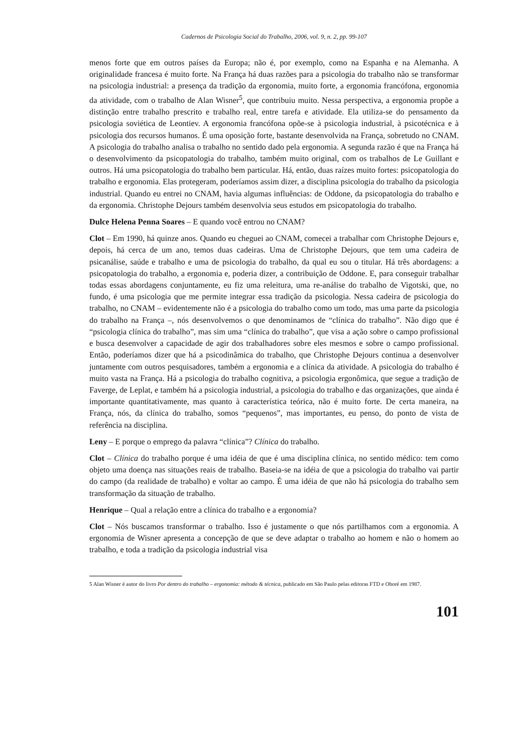Cadernos de Psicologia Social do Trabalho, 2006, vol. 9, n. 2, pp. 99-107
menos forte que em outros países da Europa; não é, por exemplo, como na Espanha e na Alemanha. A originalidade francesa é muito forte. Na França há duas razões para a psicologia do trabalho não se transformar na psicologia industrial: a presença da tradição da ergonomia, muito forte, a ergonomia francófona, ergonomia da atividade, com o trabalho de Alan Wisner<sup>5</sup>, que contribuiu muito. Nessa perspectiva, a ergonomia propõe a distinção entre trabalho prescrito e trabalho real, entre tarefa e atividade. Ela utiliza-se do pensamento da psicologia soviética de Leontiev. A ergonomia francófona opõe-se à psicologia industrial, à psicotécnica e à psicologia dos recursos humanos. É uma oposição forte, bastante desenvolvida na França, sobretudo no CNAM. A psicologia do trabalho analisa o trabalho no sentido dado pela ergonomia. A segunda razão é que na França há o desenvolvimento da psicopatologia do trabalho, também muito original, com os trabalhos de Le Guillant e outros. Há uma psicopatologia do trabalho bem particular. Há, então, duas raízes muito fortes: psicopatologia do trabalho e ergonomia. Elas protegeram, poderíamos assim dizer, a disciplina psicologia do trabalho da psicologia industrial. Quando eu entrei no CNAM, havia algumas influências: de Oddone, da psicopatologia do trabalho e da ergonomia. Christophe Dejours também desenvolvia seus estudos em psicopatologia do trabalho.
Dulce Helena Penna Soares – E quando você entrou no CNAM?
Clot – Em 1990, há quinze anos. Quando eu cheguei ao CNAM, comecei a trabalhar com Christophe Dejours e, depois, há cerca de um ano, temos duas cadeiras. Uma de Christophe Dejours, que tem uma cadeira de psicanálise, saúde e trabalho e uma de psicologia do trabalho, da qual eu sou o titular. Há três abordagens: a psicopatologia do trabalho, a ergonomia e, poderia dizer, a contribuição de Oddone. E, para conseguir trabalhar todas essas abordagens conjuntamente, eu fiz uma releitura, uma re-análise do trabalho de Vigotski, que, no fundo, é uma psicologia que me permite integrar essa tradição da psicologia. Nessa cadeira de psicologia do trabalho, no CNAM – evidentemente não é a psicologia do trabalho como um todo, mas uma parte da psicologia do trabalho na França –, nós desenvolvemos o que denominamos de “clínica do trabalho”. Não digo que é “psicologia clínica do trabalho”, mas sim uma “clínica do trabalho”, que visa a ação sobre o campo profissional e busca desenvolver a capacidade de agir dos trabalhadores sobre eles mesmos e sobre o campo profissional. Então, poderíamos dizer que há a psicodinâmica do trabalho, que Christophe Dejours continua a desenvolver juntamente com outros pesquisadores, também a ergonomia e a clínica da atividade. A psicologia do trabalho é muito vasta na França. Há a psicologia do trabalho cognitiva, a psicologia ergonômica, que segue a tradição de Faverge, de Leplat, e também há a psicologia industrial, a psicologia do trabalho e das organizações, que ainda é importante quantitativamente, mas quanto à característica teórica, não é muito forte. De certa maneira, na França, nós, da clínica do trabalho, somos “pequenos”, mas importantes, eu penso, do ponto de vista de referência na disciplina.
Leny – E porque o emprego da palavra “clínica”? Clínica do trabalho.
Clot – Clínica do trabalho porque é uma idéia de que é uma disciplina clínica, no sentido médico: tem como objeto uma doença nas situações reais de trabalho. Baseia-se na idéia de que a psicologia do trabalho vai partir do campo (da realidade de trabalho) e voltar ao campo. É uma idéia de que não há psicologia do trabalho sem transformação da situação de trabalho.
Henrique – Qual a relação entre a clínica do trabalho e a ergonomia?
Clot – Nós buscamos transformar o trabalho. Isso é justamente o que nós partilhamos com a ergonomia. A ergonomia de Wisner apresenta a concepção de que se deve adaptar o trabalho ao homem e não o homem ao trabalho, e toda a tradição da psicologia industrial visa
5 Alan Wisner é autor do livro Por dentro do trabalho – ergonomia: método & técnica, publicado em São Paulo pelas editoras FTD e Oboré em 1987.
101